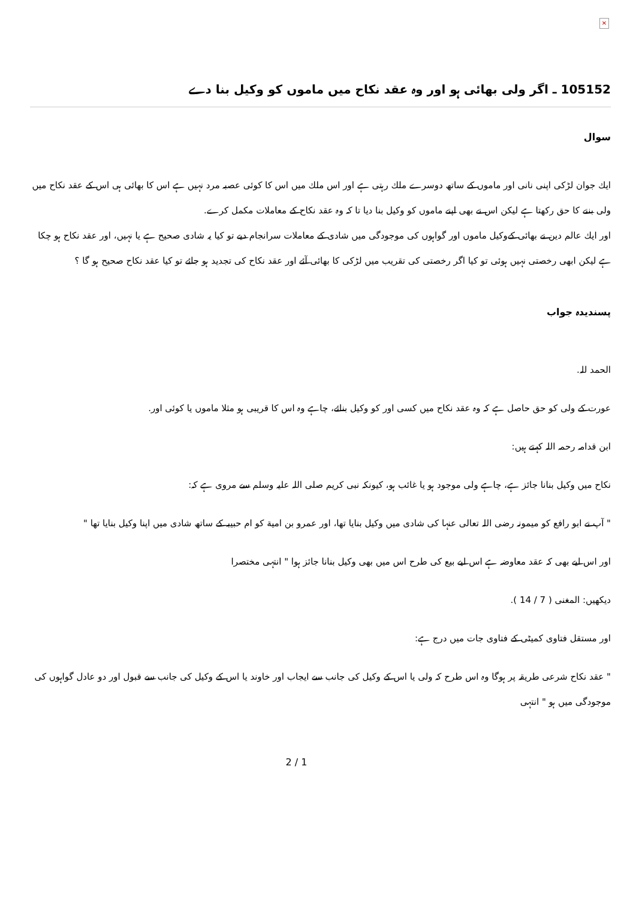✕
105152 ـ اگر ولی بھائی ہو اور وہ عقد نكاح ميں ماموں كو وكيل بنا دے
سوال
ايك جوان لڑكى اپنى نانى اور ماموں كے ساتھ دوسرے ملك رہتى ہے اور اس ملك ميں اس كا كوئى عصبہ مرد نہيں ہے اس كا بھائى ہى اس كے عقد نكاح ميں ولى بننے كا حق ركھتا ہے ليكن اس نے بھى اپنے ماموں كو وكيل بنا ديا تا كہ وہ عقد نكاح كے معاملات مكمل كرے.
اور ايك عالم دين نے بھائى كےوكيل ماموں اور گواہوں كى موجودگى ميں شادى كے معاملات سرانجام ديے تو كيا يہ شادى صحيح ہے يا نہيں، اور عقد نكاح ہو چكا ہے ليكن ابھى رخصتى نہيں ہوئى تو كيا اگر رخصتى كى تقريب ميں لڑكى كا بھائى آئے اور عقد نكاح كى تجديد ہو جائے تو كيا عقد نكاح صحيح ہو گا ؟
پسندیدہ جواب
الحمد للہ.
عورت كے ولى كو حق حاصل ہے كہ وہ عقد نكاح ميں كسى اور كو وكيل بنائے، چاہے وہ اس كا قريبى ہو مثلا ماموں يا كوئى اور.
ابن قدامہ رحمہ اللہ كہتے ہيں:
نكاح ميں وكيل بنانا جائز ہے، چاہے ولى موجود ہو يا غائب ہو، كيونكہ نبى كريم صلى اللہ عليہ وسلم سے مروى ہے كہ:
" آپ نے ابو رافع كو ميمونہ رضى اللہ تعالى عنہا كى شادى ميں وكيل بنايا تھا، اور عمرو بن امية كو ام حبيبہ كے ساتھ شادى ميں اپنا وكيل بنايا تھا "
اور اس ليے بھى كہ عقد معاوضہ ہے اس ليے بيع كى طرح اس ميں بھى وكيل بنانا جائز ہوا " انتہى مختصرا
ديكھيں: المغنى ( 7 / 14 ).
اور مستقل فتاوى كميٹى كے فتاوى جات ميں درج ہے:
" عقد نكاح شرعى طريقہ پر ہوگا وہ اس طرح كہ ولى يا اس كے وكيل كى جانب سے ايجاب اور خاوند يا اس كے وكيل كى جانب سے قبول اور دو عادل گواہوں كى موجودگى ميں ہو " انتہى
2 / 1